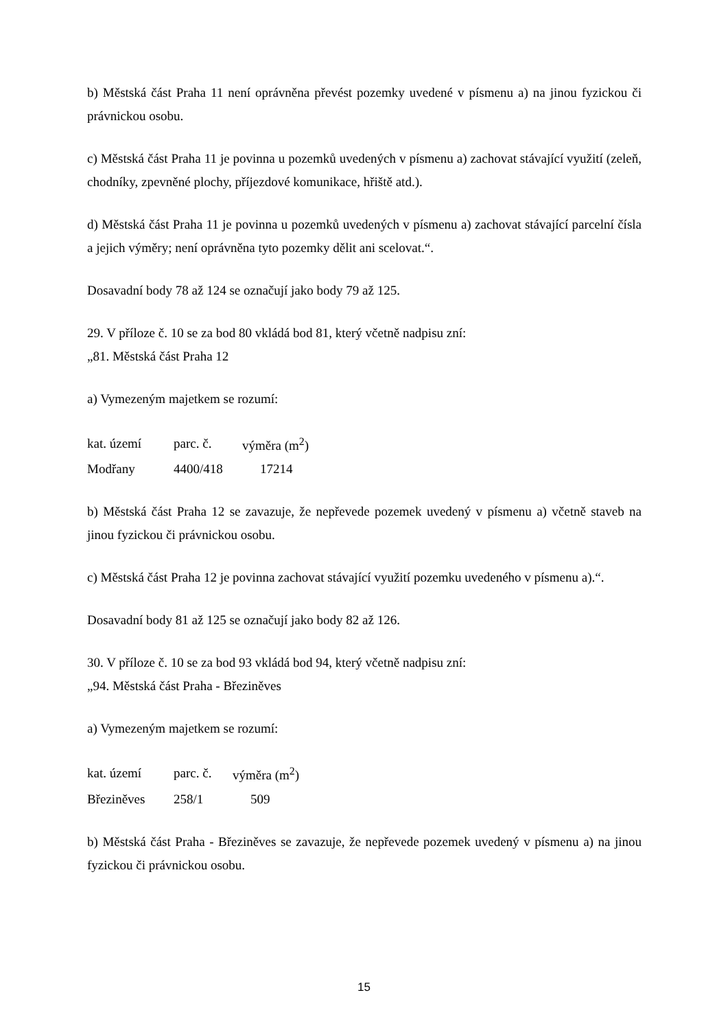b) Městská část Praha 11 není oprávněna převést pozemky uvedené v písmenu a) na jinou fyzickou či právnickou osobu.
c) Městská část Praha 11 je povinna u pozemků uvedených v písmenu a) zachovat stávající využití (zeleň, chodníky, zpevněné plochy, příjezdové komunikace, hřiště atd.).
d) Městská část Praha 11 je povinna u pozemků uvedených v písmenu a) zachovat stávající parcelní čísla a jejich výměry; není oprávněna tyto pozemky dělit ani scelovat.“.
Dosavadní body 78 až 124 se označují jako body 79 až 125.
29. V příloze č. 10 se za bod 80 vkládá bod 81, který včetně nadpisu zní:
„81. Městská část Praha 12
a) Vymezeným majetkem se rozumí:
| kat. území | parc. č. | výměra (m<sup>2</sup>) |
| Modřany | 4400/418 | 17214 |
b) Městská část Praha 12 se zavazuje, že nepřevede pozemek uvedený v písmenu a) včetně staveb na jinou fyzickou či právnickou osobu.
c) Městská část Praha 12 je povinna zachovat stávající využití pozemku uvedeného v písmenu a).“.
Dosavadní body 81 až 125 se označují jako body 82 až 126.
30. V příloze č. 10 se za bod 93 vkládá bod 94, který včetně nadpisu zní:
„94. Městská část Praha - Březiněves
a) Vymezeným majetkem se rozumí:
| kat. území | parc. č. | výměra (m<sup>2</sup>) |
| Březiněves | 258/1 | 509 |
b) Městská část Praha - Březiněves se zavazuje, že nepřevede pozemek uvedený v písmenu a) na jinou fyzickou či právnickou osobu.
15